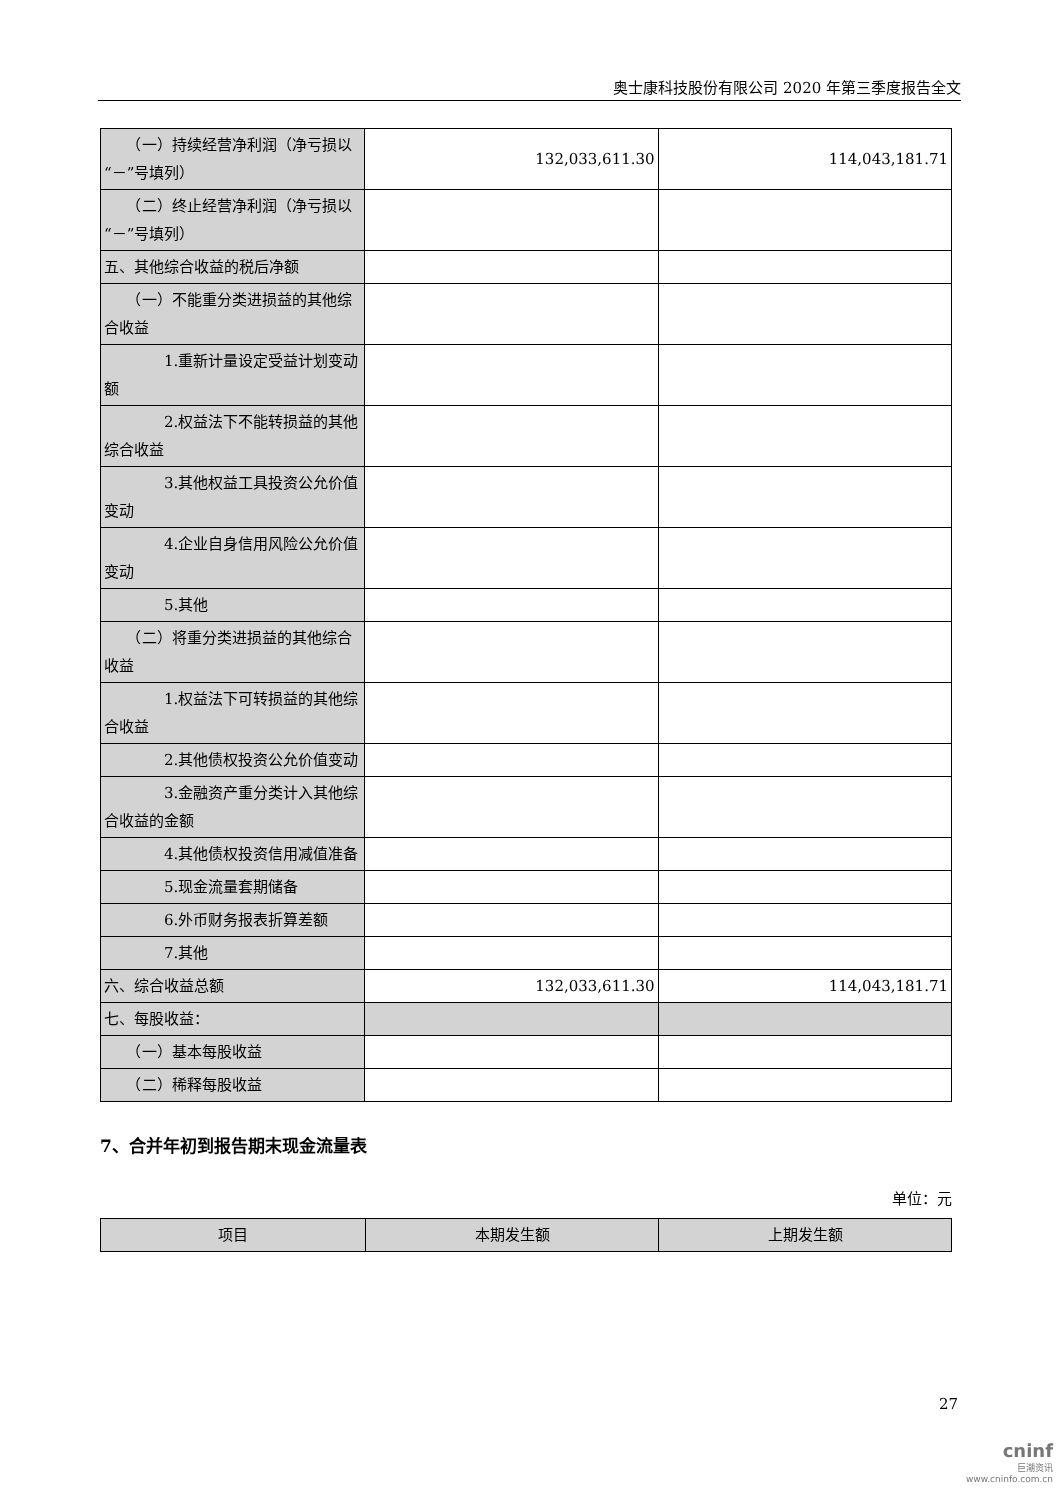奥士康科技股份有限公司 2020 年第三季度报告全文
| （一）持续经营净利润（净亏损以“－”号填列） | 132,033,611.30 | 114,043,181.71 |
| （二）终止经营净利润（净亏损以“－”号填列） | | |
| 五、其他综合收益的税后净额 | | |
| （一）不能重分类进损益的其他综合收益 | | |
| 1.重新计量设定受益计划变动额 | | |
| 2.权益法下不能转损益的其他综合收益 | | |
| 3.其他权益工具投资公允价值变动 | | |
| 4.企业自身信用风险公允价值变动 | | |
| 5.其他 | | |
| （二）将重分类进损益的其他综合收益 | | |
| 1.权益法下可转损益的其他综合收益 | | |
| 2.其他债权投资公允价值变动 | | |
| 3.金融资产重分类计入其他综合收益的金额 | | |
| 4.其他债权投资信用减值准备 | | |
| 5.现金流量套期储备 | | |
| 6.外币财务报表折算差额 | | |
| 7.其他 | | |
| 六、综合收益总额 | 132,033,611.30 | 114,043,181.71 |
| 七、每股收益： | | |
| （一）基本每股收益 | | |
| （二）稀释每股收益 | | |
7、合并年初到报告期末现金流量表
单位：元
| 项目 | 本期发生额 | 上期发生额 |
| --- | --- | --- |
27
cninf
巨潮资讯
www.cninfo.com.cn